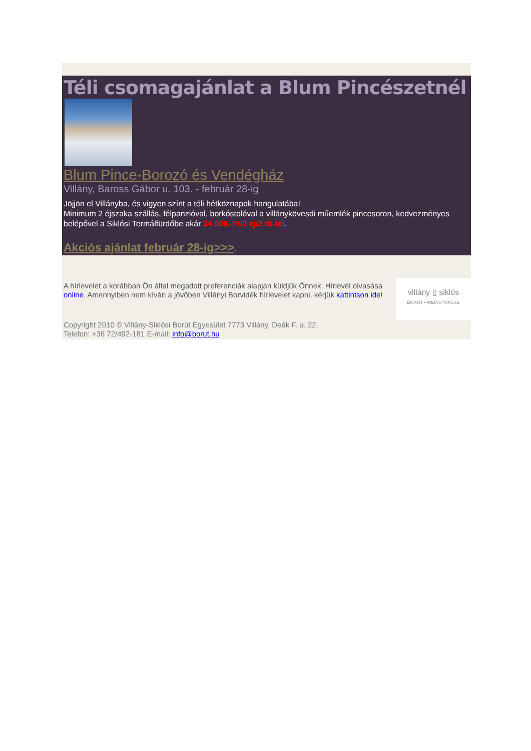Téli csomagajánlat a Blum Pincészetnél
Blum Pince-Borozó és Vendégház
Villány, Baross Gábor u. 103. - február 28-ig
Jöjjön el Villányba, és vigyen színt a téli hétköznapok hangulatába!
Minimum 2 éjszaka szállás, félpanzióval, borkóstolóval a villánykövesdi műemlék pincesoron, kedvezményes belépővel a Siklósi Termálfürdőbe akár 34.000,-Ft/2 éj/2 fő-től.
Akciós ajánlat február 28-ig>>>.
A hírlevelet a korábban Ön által megadott preferenciák alapján küldjük Önnek. Hírlevél olvasása online. Amennyiben nem kíván a jövőben Villányi Borvidék hírlevelet kapni, kérjük kattintson ide!
villány ▯ siklós
BORÚT • WEINSTRASSE
Copyright 2010 © Villány-Siklósi Borút Egyesület 7773 Villány, Deák F. u. 22.
Telefon: +36 72/492-181 E-mail: info@borut.hu